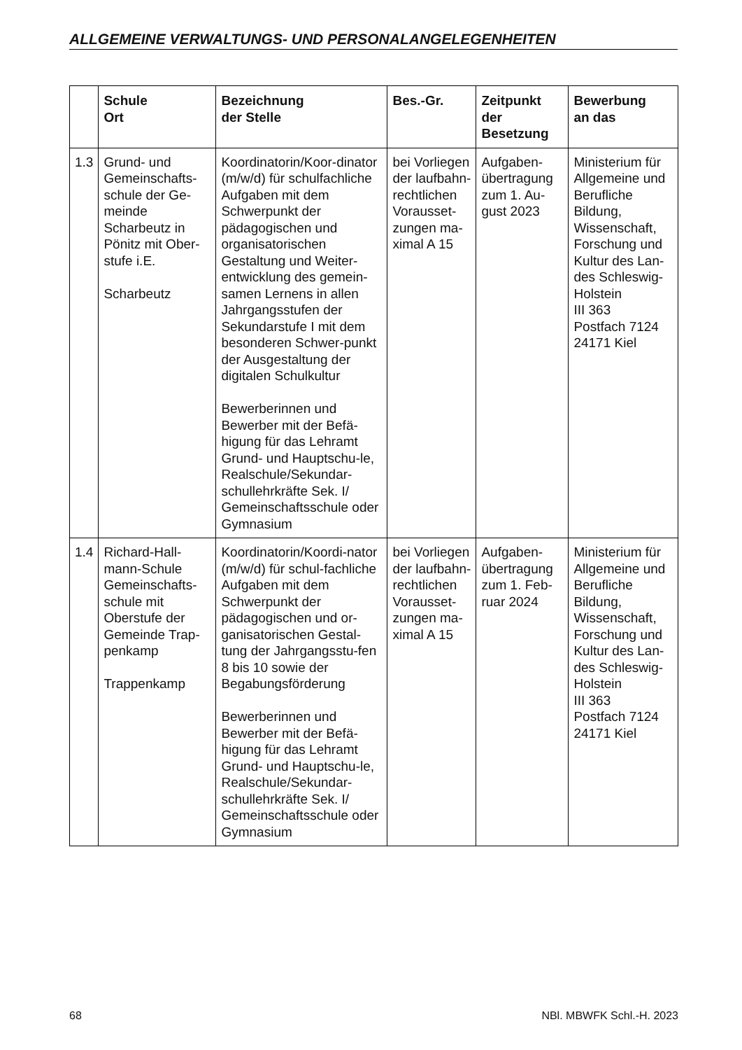ALLGEMEINE VERWALTUNGS- UND PERSONALANGELEGENHEITEN
| | Schule Ort | Bezeichnung der Stelle | Bes.-Gr. | Zeitpunkt der Besetzung | Bewerbung an das |
| --- | --- | --- | --- | --- | --- |
| 1.3 | Grund- und Gemeinschafts-schule der Ge-meinde Scharbeutz in Pönitz mit Ober-stufe i.E. Scharbeutz | Koordinatorin/Koor-dinator (m/w/d) für schulfachliche Aufgaben mit dem Schwerpunkt der pädagogischen und organisatorischen Gestaltung und Weiter-entwicklung des gemein-samen Lernens in allen Jahrgangsstufen der Sekundarstufe I mit dem besonderen Schwer-punkt der Ausgestaltung der digitalen Schulkultur Bewerberinnen und Bewerber mit der Befä-higung für das Lehramt Grund- und Hauptschu-le, Realschule/Sekundar-schullehrkräfte Sek. I/ Gemeinschaftsschule oder Gymnasium | bei Vorliegen der laufbahn-rechtlichen Vorausset-zungen ma-ximal A 15 | Aufgaben-übertragung zum 1. Au-gust 2023 | Ministerium für Allgemeine und Berufliche Bildung, Wissenschaft, Forschung und Kultur des Lan-des Schleswig-Holstein III 363 Postfach 7124 24171 Kiel |
| 1.4 | Richard-Hall-mann-Schule Gemeinschafts-schule mit Oberstufe der Gemeinde Trap-penkamp Trappenkamp | Koordinatorin/Koordi-nator (m/w/d) für schul-fachliche Aufgaben mit dem Schwerpunkt der pädagogischen und or-ganisatorischen Gestal-tung der Jahrgangsstu-fen 8 bis 10 sowie der Begabungsförderung Bewerberinnen und Bewerber mit der Befä-higung für das Lehramt Grund- und Hauptschu-le, Realschule/Sekundar-schullehrkräfte Sek. I/ Gemeinschaftsschule oder Gymnasium | bei Vorliegen der laufbahn-rechtlichen Vorausset-zungen ma-ximal A 15 | Aufgaben-übertragung zum 1. Feb-ruar 2024 | Ministerium für Allgemeine und Berufliche Bildung, Wissenschaft, Forschung und Kultur des Lan-des Schleswig-Holstein III 363 Postfach 7124 24171 Kiel |
68 NBl. MBWFK Schl.-H. 2023